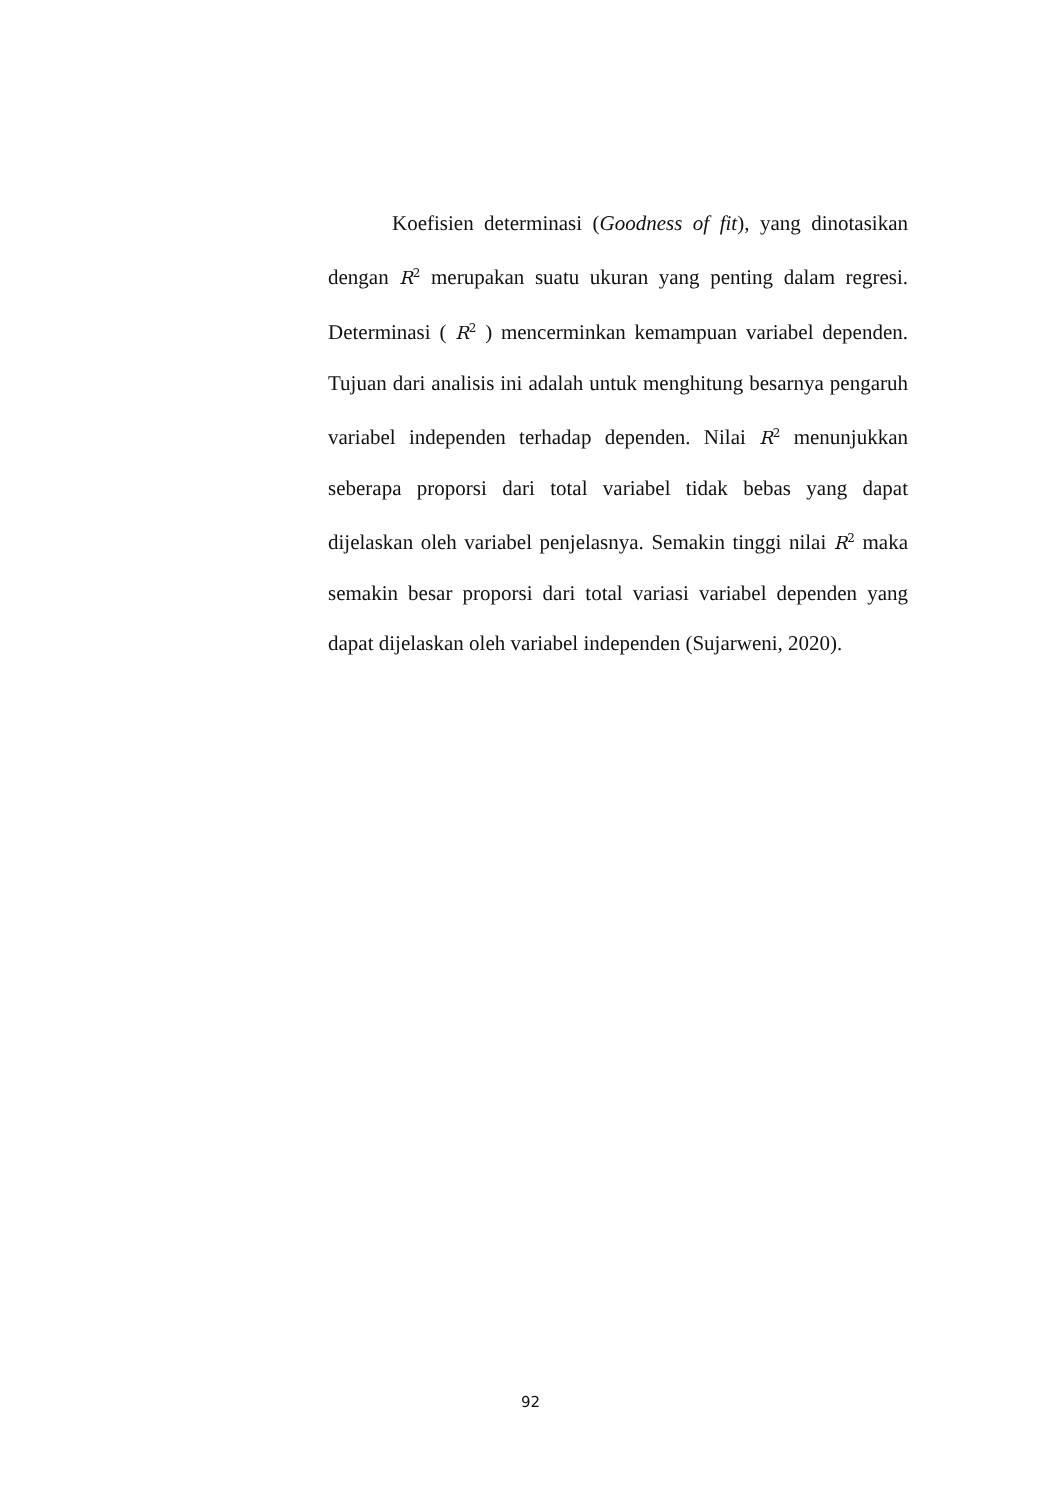Koefisien determinasi (Goodness of fit), yang dinotasikan dengan R<sup>2</sup> merupakan suatu ukuran yang penting dalam regresi. Determinasi ( R<sup>2</sup> ) mencerminkan kemampuan variabel dependen. Tujuan dari analisis ini adalah untuk menghitung besarnya pengaruh variabel independen terhadap dependen. Nilai R<sup>2</sup> menunjukkan seberapa proporsi dari total variabel tidak bebas yang dapat dijelaskan oleh variabel penjelasnya. Semakin tinggi nilai R<sup>2</sup> maka semakin besar proporsi dari total variasi variabel dependen yang dapat dijelaskan oleh variabel independen (Sujarweni, 2020).
92